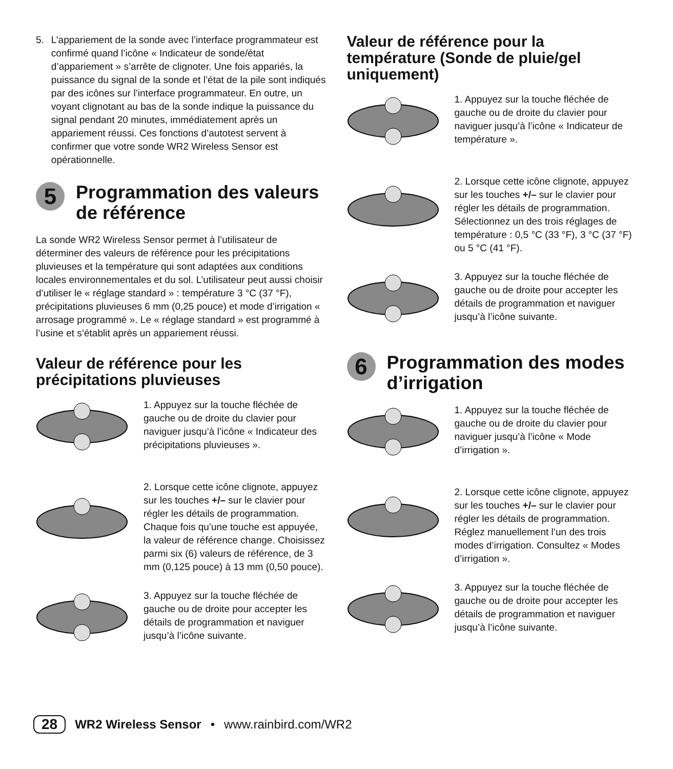5. L’appariement de la sonde avec l’interface programmateur est confirmé quand l’icône « Indicateur de sonde/état d’appariement » s’arrête de clignoter. Une fois appariés, la puissance du signal de la sonde et l’état de la pile sont indiqués par des icônes sur l’interface programmateur. En outre, un voyant clignotant au bas de la sonde indique la puissance du signal pendant 20 minutes, immédiatement après un appariement réussi. Ces fonctions d’autotest servent à confirmer que votre sonde WR2 Wireless Sensor est opérationnelle.
5
Programmation des valeurs de référence
La sonde WR2 Wireless Sensor permet à l’utilisateur de déterminer des valeurs de référence pour les précipitations pluvieuses et la température qui sont adaptées aux conditions locales environnementales et du sol. L’utilisateur peut aussi choisir d’utiliser le « réglage standard » : température 3 °C (37 °F), précipitations pluvieuses 6 mm (0,25 pouce) et mode d’irrigation « arrosage programmé ». Le « réglage standard » est programmé à l’usine et s’établit après un appariement réussi.
Valeur de référence pour les précipitations pluvieuses
1. Appuyez sur la touche fléchée de gauche ou de droite du clavier pour naviguer jusqu’à l’icône « Indicateur des précipitations pluvieuses ».
2. Lorsque cette icône clignote, appuyez sur les touches +/– sur le clavier pour régler les détails de programmation. Chaque fois qu’une touche est appuyée, la valeur de référence change. Choisissez parmi six (6) valeurs de référence, de 3 mm (0,125 pouce) à 13 mm (0,50 pouce).
3. Appuyez sur la touche fléchée de gauche ou de droite pour accepter les détails de programmation et naviguer jusqu’à l’icône suivante.
Valeur de référence pour la température (Sonde de pluie/gel uniquement)
1. Appuyez sur la touche fléchée de gauche ou de droite du clavier pour naviguer jusqu’à l’icône « Indicateur de température ».
2. Lorsque cette icône clignote, appuyez sur les touches +/– sur le clavier pour régler les détails de programmation. Sélectionnez un des trois réglages de température : 0,5 °C (33 °F), 3 °C (37 °F) ou 5 °C (41 °F).
3. Appuyez sur la touche fléchée de gauche ou de droite pour accepter les détails de programmation et naviguer jusqu’à l’icône suivante.
6
Programmation des modes d’irrigation
1. Appuyez sur la touche fléchée de gauche ou de droite du clavier pour naviguer jusqu’à l’icône « Mode d’irrigation ».
2. Lorsque cette icône clignote, appuyez sur les touches +/– sur le clavier pour régler les détails de programmation. Réglez manuellement l’un des trois modes d’irrigation. Consultez « Modes d’irrigation ».
3. Appuyez sur la touche fléchée de gauche ou de droite pour accepter les détails de programmation et naviguer jusqu’à l’icône suivante.
28 WR2 Wireless Sensor • www.rainbird.com/WR2